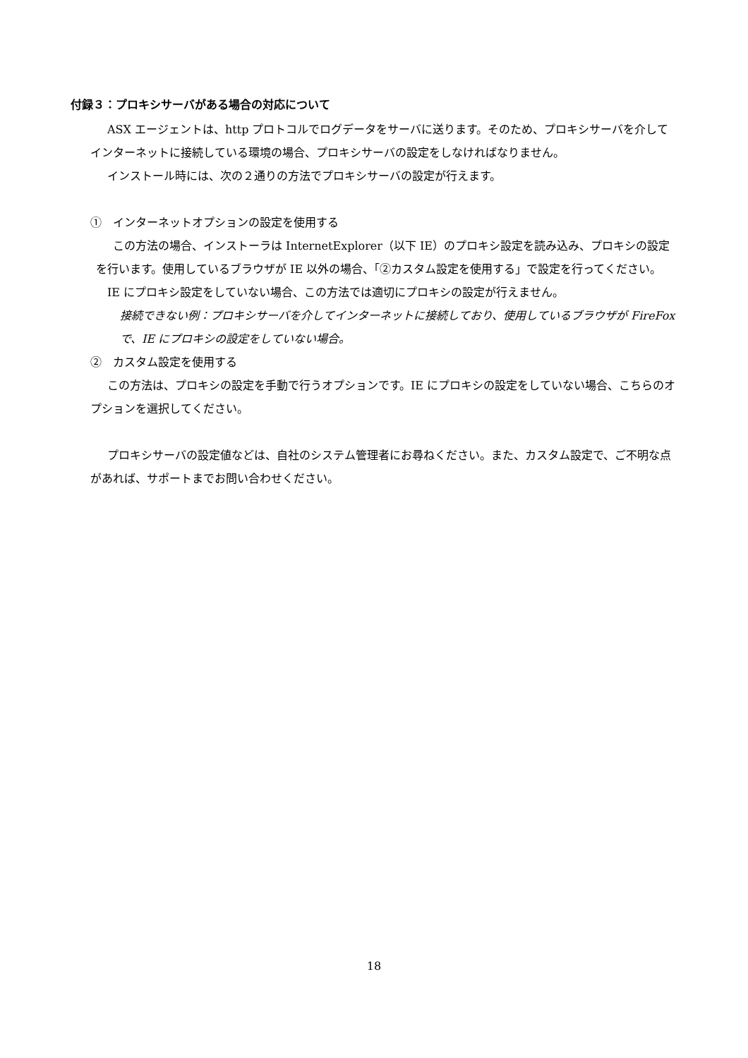付録３：プロキシサーバがある場合の対応について
ASX エージェントは、http プロトコルでログデータをサーバに送ります。そのため、プロキシサーバを介してインターネットに接続している環境の場合、プロキシサーバの設定をしなければなりません。
インストール時には、次の２通りの方法でプロキシサーバの設定が行えます。
①　インターネットオプションの設定を使用する
この方法の場合、インストーラは InternetExplorer（以下 IE）のプロキシ設定を読み込み、プロキシの設定を行います。使用しているブラウザが IE 以外の場合、「②カスタム設定を使用する」で設定を行ってください。
IE にプロキシ設定をしていない場合、この方法では適切にプロキシの設定が行えません。
接続できない例：プロキシサーバを介してインターネットに接続しており、使用しているブラウザが FireFox で、IE にプロキシの設定をしていない場合。
②　カスタム設定を使用する
この方法は、プロキシの設定を手動で行うオプションです。IE にプロキシの設定をしていない場合、こちらのオプションを選択してください。
プロキシサーバの設定値などは、自社のシステム管理者にお尋ねください。また、カスタム設定で、ご不明な点があれば、サポートまでお問い合わせください。
18